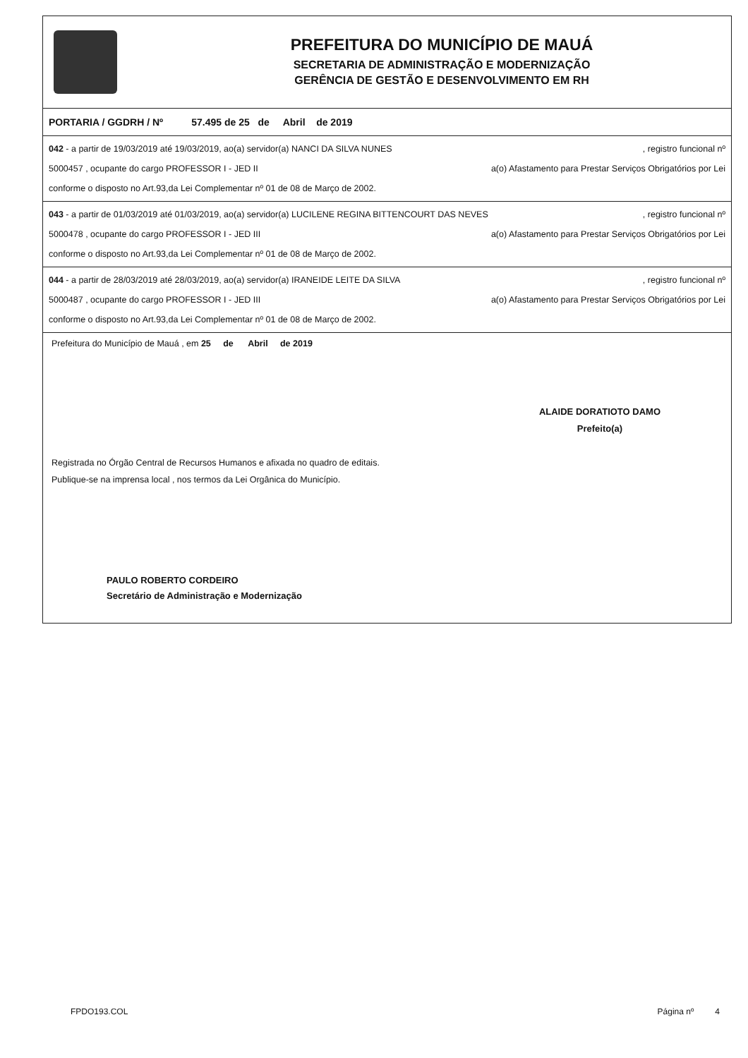PREFEITURA DO MUNICÍPIO DE MAUÁ
SECRETARIA DE ADMINISTRAÇÃO E MODERNIZAÇÃO
GERÊNCIA DE GESTÃO E DESENVOLVIMENTO EM RH
PORTARIA / GGDRH / Nº 57.495 de 25 de Abril de 2019
042 - a partir de 19/03/2019 até 19/03/2019, ao(a) servidor(a) NANCI DA SILVA NUNES, registro funcional nº
5000457 , ocupante do cargo PROFESSOR I - JED II a(o) Afastamento para Prestar Serviços Obrigatórios por Lei
conforme o disposto no Art.93,da Lei Complementar nº 01 de 08 de Março de 2002.
043 - a partir de 01/03/2019 até 01/03/2019, ao(a) servidor(a) LUCILENE REGINA BITTENCOURT DAS NEVES, registro funcional nº
5000478 , ocupante do cargo PROFESSOR I - JED III a(o) Afastamento para Prestar Serviços Obrigatórios por Lei
conforme o disposto no Art.93,da Lei Complementar nº 01 de 08 de Março de 2002.
044 - a partir de 28/03/2019 até 28/03/2019, ao(a) servidor(a) IRANEIDE LEITE DA SILVA, registro funcional nº
5000487 , ocupante do cargo PROFESSOR I - JED III a(o) Afastamento para Prestar Serviços Obrigatórios por Lei
conforme o disposto no Art.93,da Lei Complementar nº 01 de 08 de Março de 2002.
Prefeitura do Município de Mauá , em 25 de Abril de 2019
ALAIDE DORATIOTO DAMO
Prefeito(a)
Registrada no Órgão Central de Recursos Humanos e afixada no quadro de editais.
Publique-se na imprensa local , nos termos da Lei Orgânica do Município.
PAULO ROBERTO CORDEIRO
Secretário de Administração e Modernização
FPDO193.COL Página nº 4